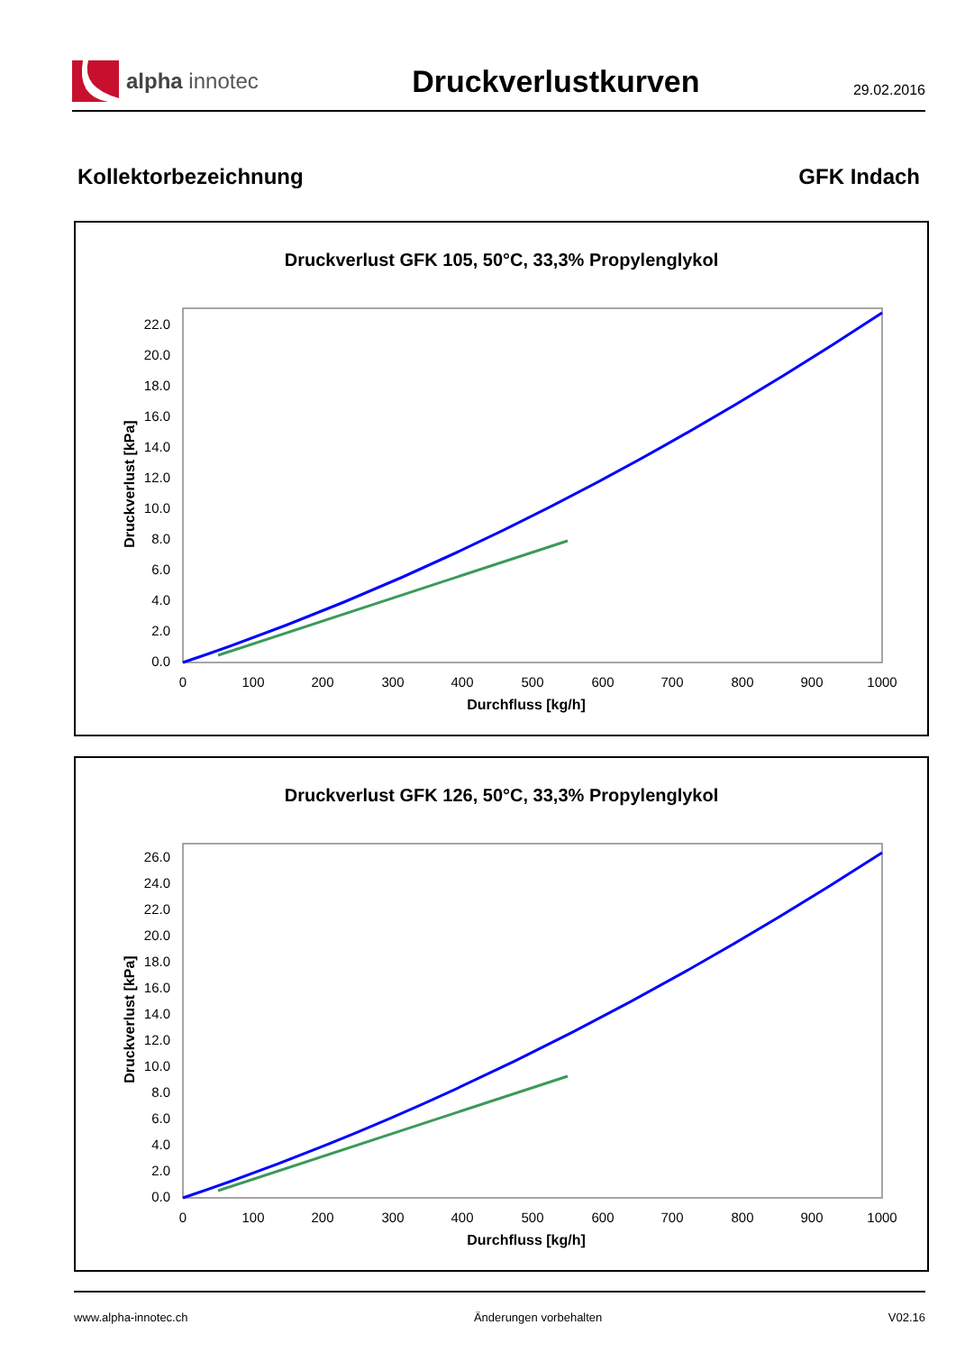alpha innotec
Druckverlustkurven
29.02.2016
Kollektorbezeichnung GFK Indach
Druckverlust GFK 105, 50°C, 33,3% Propylenglykol
0.0
2.0
4.0
6.0
8.0
10.0
12.0
14.0
16.0
18.0
20.0
22.0
0
100
200
300
400
500
600
700
800
900
1000
Durchfluss [kg/h]
Druckverlust [kPa]
Druckverlust GFK 126, 50°C, 33,3% Propylenglykol
0.0
2.0
4.0
6.0
8.0
10.0
12.0
14.0
16.0
18.0
20.0
22.0
24.0
26.0
0
100
200
300
400
500
600
700
800
900
1000
Durchfluss [kg/h]
Druckverlust [kPa]
www.alpha-innotec.ch Änderungen vorbehalten V02.16